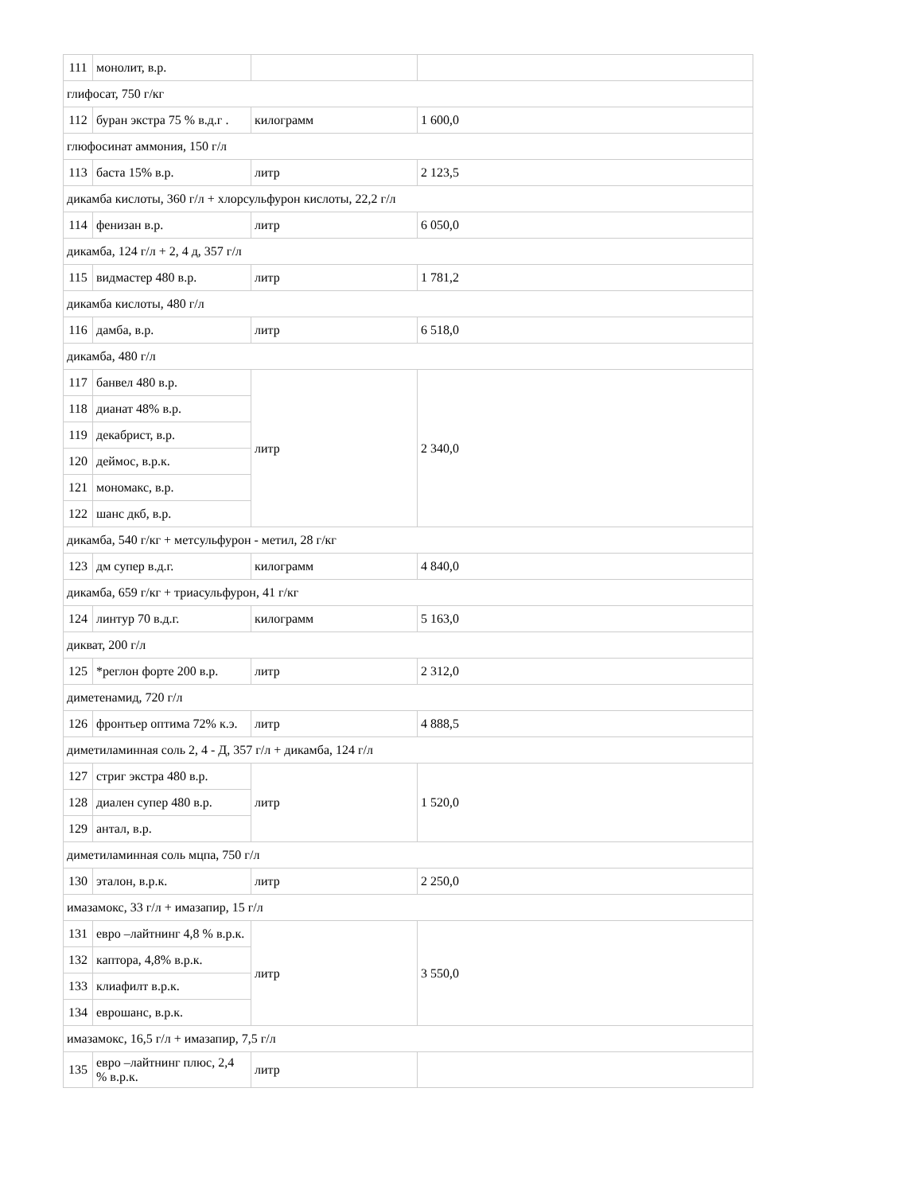| 111 | монолит, в.р. | | |
| глифосат, 750 г/кг | | | |
| 112 | буран экстра 75 % в.д.г . | килограмм | 1 600,0 |
| глюфосинат аммония, 150 г/л | | | |
| 113 | баста 15% в.р. | литр | 2 123,5 |
| дикамба кислоты, 360 г/л + хлорсульфурон кислоты, 22,2 г/л | | | |
| 114 | фенизан в.р. | литр | 6 050,0 |
| дикамба, 124 г/л + 2, 4 д, 357 г/л | | | |
| 115 | видмастер 480 в.р. | литр | 1 781,2 |
| дикамба кислоты, 480 г/л | | | |
| 116 | дамба, в.р. | литр | 6 518,0 |
| дикамба, 480 г/л | | | |
| 117 | банвел 480 в.р. | литр | 2 340,0 |
| 118 | дианат 48% в.р. | | |
| 119 | декабрист, в.р. | | |
| 120 | деймос, в.р.к. | | |
| 121 | мономакс, в.р. | | |
| 122 | шанс дкб, в.р. | | |
| дикамба, 540 г/кг + метсульфурон - метил, 28 г/кг | | | |
| 123 | дм супер в.д.г. | килограмм | 4 840,0 |
| дикамба, 659 г/кг + триасульфурон, 41 г/кг | | | |
| 124 | линтур 70 в.д.г. | килограмм | 5 163,0 |
| дикват, 200 г/л | | | |
| 125 | *реглон форте 200 в.р. | литр | 2 312,0 |
| диметенамид, 720 г/л | | | |
| 126 | фронтьер оптима 72% к.э. | литр | 4 888,5 |
| диметиламинная соль 2, 4 - Д, 357 г/л + дикамба, 124 г/л | | | |
| 127 | стриг экстра 480 в.р. | литр | 1 520,0 |
| 128 | диален супер 480 в.р. | | |
| 129 | антал, в.р. | | |
| диметиламинная соль мцпа, 750 г/л | | | |
| 130 | эталон, в.р.к. | литр | 2 250,0 |
| имазамокс, 33 г/л + имазапир, 15 г/л | | | |
| 131 | евро –лайтнинг 4,8 % в.р.к. | литр | 3 550,0 |
| 132 | каптора, 4,8% в.р.к. | | |
| 133 | клиафилт в.р.к. | | |
| 134 | еврошанс, в.р.к. | | |
| имазамокс, 16,5 г/л + имазапир, 7,5 г/л | | | |
| 135 | евро –лайтнинг плюс, 2,4 % в.р.к. | литр | |